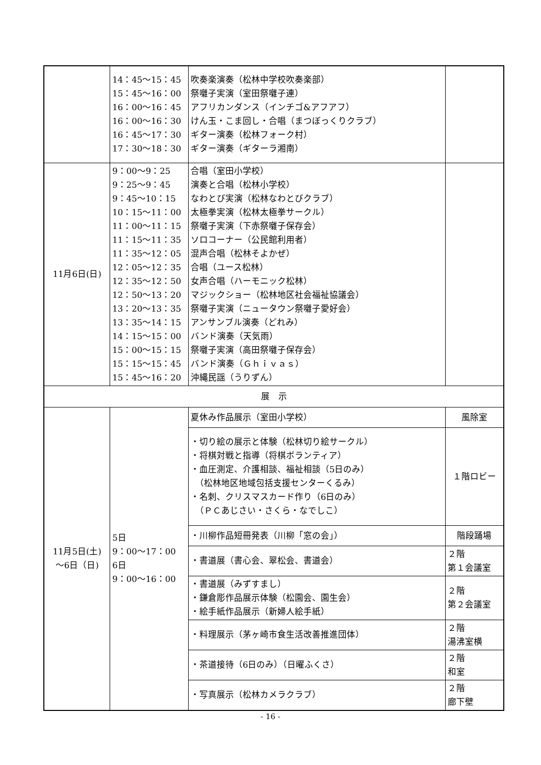| | 14：45～15：45 15：45～16：00 16：00～16：45 16：00～16：30 16：45～17：30 17：30～18：30 | 吹奏楽演奏（松林中学校吹奏楽部） 祭囃子実演（室田祭囃子連） アフリカンダンス（インチゴ&アフアフ） けん玉・こま回し・合唱（まつぼっくりクラブ） ギター演奏（松林フォーク村） ギター演奏（ギターラ湘南） | |
| 11月6日(日) | 9：00～9：25 9：25～9：45 9：45～10：15 10：15～11：00 11：00～11：15 11：15～11：35 11：35～12：05 12：05～12：35 12：35～12：50 12：50～13：20 13：20～13：35 13：35～14：15 14：15～15：00 15：00～15：15 15：15～15：45 15：45～16：20 | 合唱（室田小学校） 演奏と合唱（松林小学校） なわとび実演（松林なわとびクラブ） 太極拳実演（松林太極拳サークル） 祭囃子実演（下赤祭囃子保存会） ソロコーナー（公民館利用者） 混声合唱（松林そよかぜ） 合唱（ユース松林） 女声合唱（ハーモニック松林） マジックショー（松林地区社会福祉協議会） 祭囃子実演（ニュータウン祭囃子愛好会） アンサンブル演奏（どれみ） バンド演奏（天気雨） 祭囃子実演（高田祭囃子保存会） バンド演奏（Ｇｈｉｖａｓ） 沖縄民謡（うりずん） | |
| 展 示 | | | |
| 11月5日(土) ～6日（日) | 5日 9：00～17：00 6日 9：00～16：00 | 夏休み作品展示（室田小学校） | 風除室 |
| | | ・切り絵の展示と体験（松林切り絵サークル） ・将棋対戦と指導（将棋ボランティア） ・血圧測定、介護相談、福祉相談（5日のみ） （松林地区地域包括支援センターくるみ） ・名刺、クリスマスカード作り（6日のみ） （ＰＣあじさい・さくら・なでしこ） | １階ロビー |
| | | ・川柳作品短冊発表（川柳「窓の会」） | 階段踊場 |
| | | ・書道展（書心会、翠松会、書道会） | ２階 第１会議室 |
| | | ・書道展（みずすまし） ・鎌倉彫作品展示体験（松園会、園生会） ・絵手紙作品展示（新婦人絵手紙） | ２階 第２会議室 |
| | | ・料理展示（茅ヶ崎市食生活改善推進団体） | ２階 湯沸室横 |
| | | ・茶道接待（6日のみ）（日曜ふくさ） | ２階 和室 |
| | | ・写真展示（松林カメラクラブ） | ２階 廊下壁 |
- 16 -